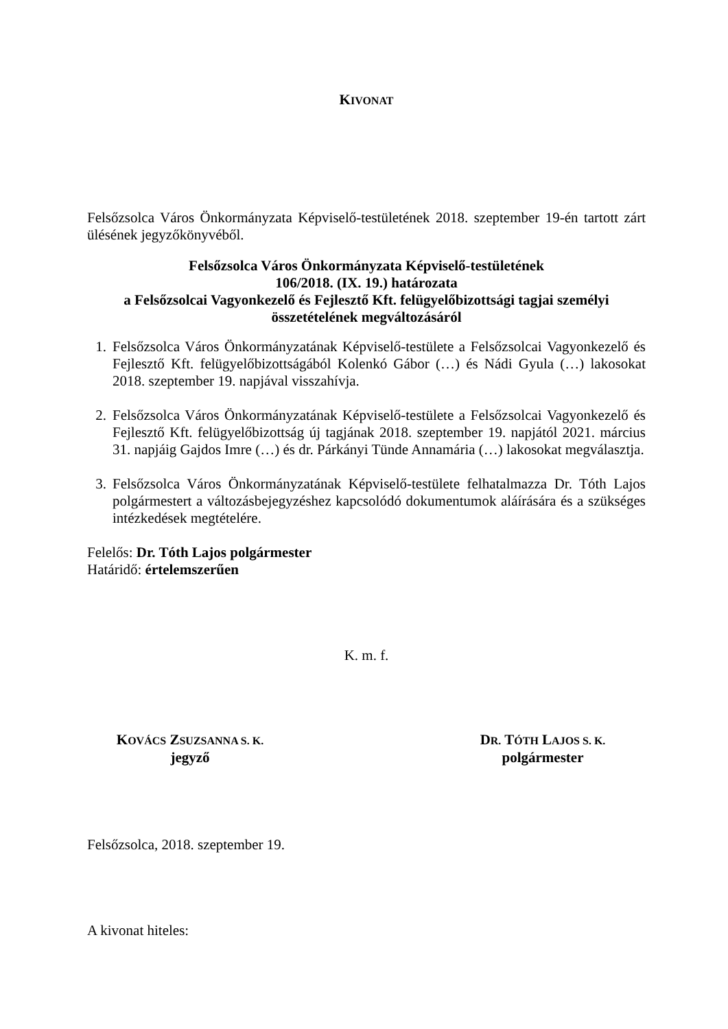KIVONAT
Felsőzsolca Város Önkormányzata Képviselő-testületének 2018. szeptember 19-én tartott zárt ülésének jegyzőkönyvéből.
Felsőzsolca Város Önkormányzata Képviselő-testületének
106/2018. (IX. 19.) határozata
a Felsőzsolcai Vagyonkezelő és Fejlesztő Kft. felügyelőbizottsági tagjai személyi összetételének megváltozásáról
1. Felsőzsolca Város Önkormányzatának Képviselő-testülete a Felsőzsolcai Vagyonkezelő és Fejlesztő Kft. felügyelőbizottságából Kolenkó Gábor (…) és Nádi Gyula (…) lakosokat 2018. szeptember 19. napjával visszahívja.
2. Felsőzsolca Város Önkormányzatának Képviselő-testülete a Felsőzsolcai Vagyonkezelő és Fejlesztő Kft. felügyelőbizottság új tagjának 2018. szeptember 19. napjától 2021. március 31. napjáig Gajdos Imre (…) és dr. Párkányi Tünde Annamária (…) lakosokat megválasztja.
3. Felsőzsolca Város Önkormányzatának Képviselő-testülete felhatalmazza Dr. Tóth Lajos polgármestert a változásbejegyzéshez kapcsolódó dokumentumok aláírására és a szükséges intézkedések megtételére.
Felelős: Dr. Tóth Lajos polgármester
Határidő: értelemszerűen
K. m. f.
KOVÁCS ZSUZSANNA S. K.
jegyző
DR. TÓTH LAJOS S. K.
polgármester
Felsőzsolca, 2018. szeptember 19.
A kivonat hiteles: